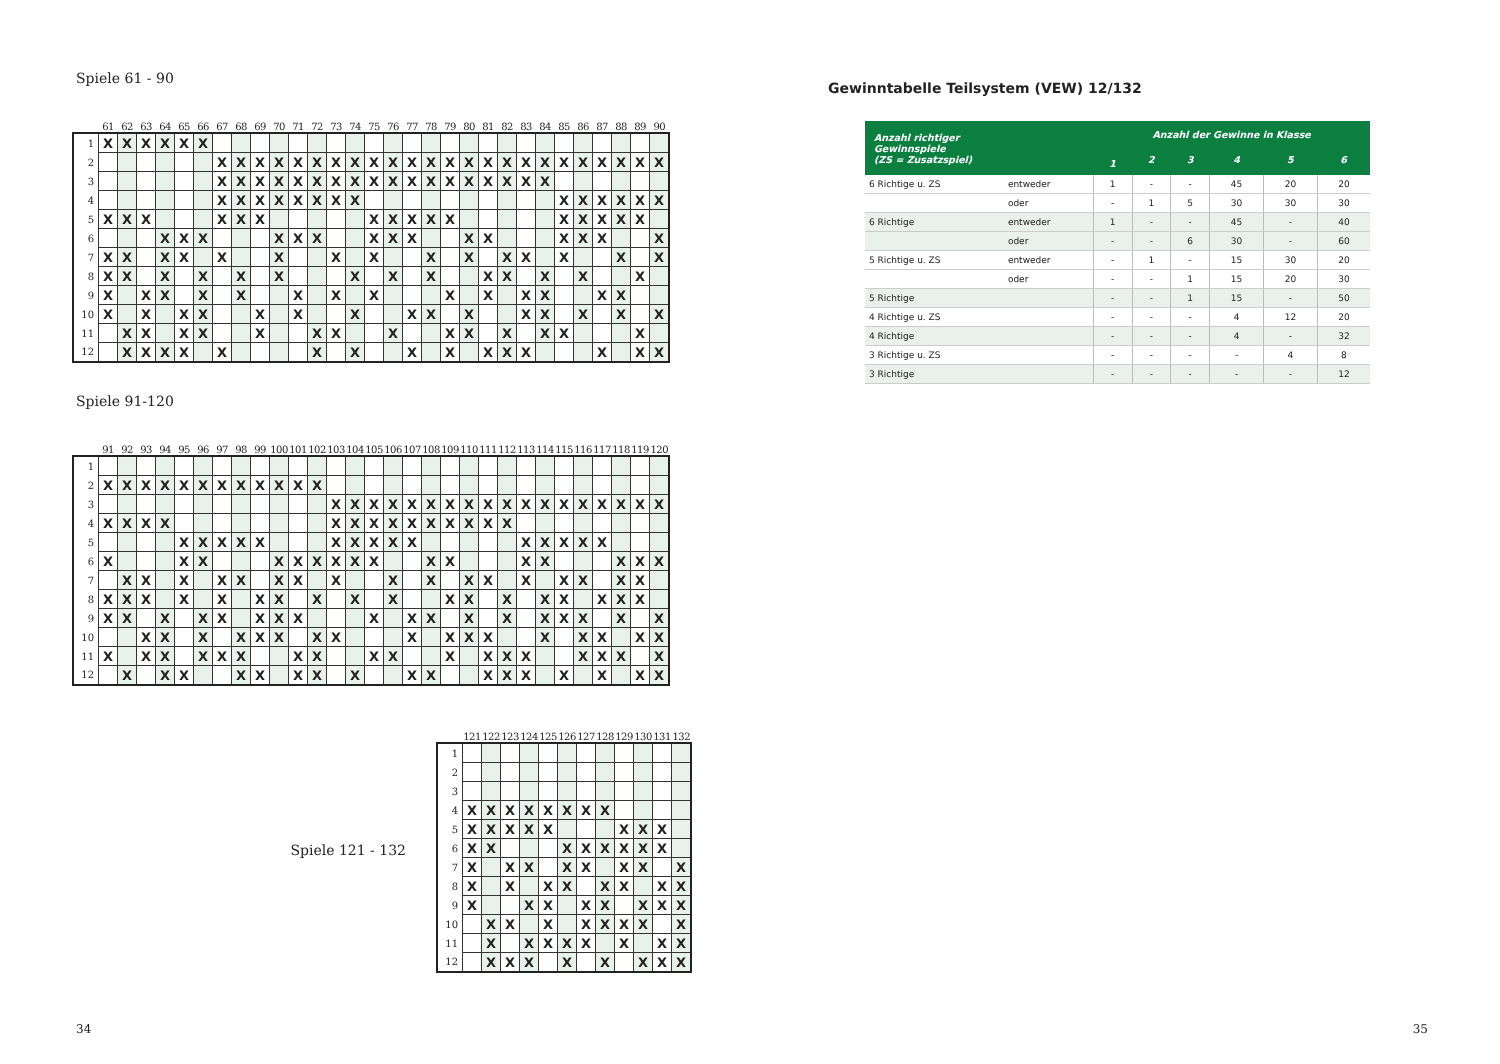Spiele 61 - 90
| | 61 | 62 | 63 | 64 | 65 | 66 | 67 | 68 | 69 | 70 | 71 | 72 | 73 | 74 | 75 | 76 | 77 | 78 | 79 | 80 | 81 | 82 | 83 | 84 | 85 | 86 | 87 | 88 | 89 | 90 |
| --- | --- | --- | --- | --- | --- | --- | --- | --- | --- | --- | --- | --- | --- | --- | --- | --- | --- | --- | --- | --- | --- | --- | --- | --- | --- | --- | --- | --- | --- | --- |
| 1 | X | X | X | X | X | X | | | | | | | | | | | | | | | | | | | | | | | | |
| 2 | | | | | | | X | X | X | X | X | X | X | X | X | X | X | X | X | X | X | X | X | X | X | X | X | X | X | X |
| 3 | | | | | | | X | X | X | X | X | X | X | X | X | X | X | X | X | X | X | X | X | X | | | | | | |
| 4 | | | | | | | X | X | X | X | X | X | X | X | | | | | | | | | | | X | X | X | X | X | X |
| 5 | X | X | X | | | | X | X | X | | | | | | X | X | X | X | X | | | | | | X | X | X | X | X | |
| 6 | | | | X | X | X | | | | X | X | X | | | X | X | X | | | X | X | | | | X | X | X | | | X |
| 7 | X | X | | X | X | | X | | | X | | | X | | X | | | X | | X | | X | X | | X | | | X | | X |
| 8 | X | X | | X | | X | | X | | X | | | | X | | X | | X | | | X | X | | X | | X | | | X | |
| 9 | X | | X | X | | X | | X | | | X | | X | | X | | | | X | | X | | X | X | | | X | X | | |
| 10 | X | | X | | X | X | | | X | | X | | | X | | | X | X | | X | | | X | X | | X | | X | | X |
| 11 | | X | X | | X | X | | | X | | | X | X | | | X | | | X | X | | X | | X | X | | | | X | |
| 12 | | X | X | X | X | | X | | | | | X | | X | | | X | | X | | X | X | X | | | | X | | X | X |
Spiele 91-120
| | 91 | 92 | 93 | 94 | 95 | 96 | 97 | 98 | 99 | 100 | 101 | 102 | 103 | 104 | 105 | 106 | 107 | 108 | 109 | 110 | 111 | 112 | 113 | 114 | 115 | 116 | 117 | 118 | 119 | 120 |
| --- | --- | --- | --- | --- | --- | --- | --- | --- | --- | --- | --- | --- | --- | --- | --- | --- | --- | --- | --- | --- | --- | --- | --- | --- | --- | --- | --- | --- | --- | --- |
| 1 | | | | | | | | | | | | | | | | | | | | | | | | | | | | | | |
| 2 | X | X | X | X | X | X | X | X | X | X | X | X | | | | | | | | | | | | | | | | | | |
| 3 | | | | | | | | | | | | | X | X | X | X | X | X | X | X | X | X | X | X | X | X | X | X | X | X |
| 4 | X | X | X | X | | | | | | | | | X | X | X | X | X | X | X | X | X | X | | | | | | | | |
| 5 | | | | | X | X | X | X | X | | | | X | X | X | X | X | | | | | | X | X | X | X | X | | | |
| 6 | X | | | | X | X | | | | X | X | X | X | X | X | | | X | X | | | | X | X | | | | X | X | X |
| 7 | | X | X | | X | | X | X | | X | X | | X | | | X | | X | | X | X | | X | | X | X | | X | X | |
| 8 | X | X | X | | X | | X | | X | X | | X | | X | | X | | | X | X | | X | | X | X | | X | X | X | |
| 9 | X | X | | X | | X | X | | X | X | X | | | | X | | X | X | | X | | X | | X | X | X | | X | | X |
| 10 | | | X | X | | X | | X | X | X | | X | X | | | | X | | X | X | X | | | X | | X | X | | X | X |
| 11 | X | | X | X | | X | X | X | | | X | X | | | X | X | | | X | | X | X | X | | | X | X | X | | X |
| 12 | | X | | X | X | | | X | X | | X | X | | X | | | X | X | | | X | X | X | | X | | X | | X | X |
Spiele 121 - 132
| | 121 | 122 | 123 | 124 | 125 | 126 | 127 | 128 | 129 | 130 | 131 | 132 |
| --- | --- | --- | --- | --- | --- | --- | --- | --- | --- | --- | --- | --- |
| 1 | | | | | | | | | | | | |
| 2 | | | | | | | | | | | | |
| 3 | | | | | | | | | | | | |
| 4 | X | X | X | X | X | X | X | X | | | | |
| 5 | X | X | X | X | X | | | | X | X | X | |
| 6 | X | X | | | | X | X | X | X | X | X | |
| 7 | X | | X | X | | X | X | | X | X | | X |
| 8 | X | | X | | X | X | | X | X | | X | X |
| 9 | X | | | X | X | | X | X | | X | X | X |
| 10 | | X | X | | X | | X | X | X | X | | X |
| 11 | | X | | X | X | X | X | | X | | X | X |
| 12 | | X | X | X | | X | | X | | X | X | X |
Gewinntabelle Teilsystem (VEW) 12/132
| Anzahl richtiger Gewinnspiele (ZS = Zusatzspiel) | | Anzahl der Gewinne in Klasse | | | | | |
| --- | --- | --- | --- | --- | --- | --- | --- |
| | | 1 | 2 | 3 | 4 | 5 | 6 |
| 6 Richtige u. ZS | entweder | 1 | - | - | 45 | 20 | 20 |
| | oder | - | 1 | 5 | 30 | 30 | 30 |
| 6 Richtige | entweder | 1 | - | - | 45 | - | 40 |
| | oder | - | - | 6 | 30 | - | 60 |
| 5 Richtige u. ZS | entweder | - | 1 | - | 15 | 30 | 20 |
| | oder | - | - | 1 | 15 | 20 | 30 |
| 5 Richtige | | - | - | 1 | 15 | - | 50 |
| 4 Richtige u. ZS | | - | - | - | 4 | 12 | 20 |
| 4 Richtige | | - | - | - | 4 | - | 32 |
| 3 Richtige u. ZS | | - | - | - | - | 4 | 8 |
| 3 Richtige | | - | - | - | - | - | 12 |
34 35